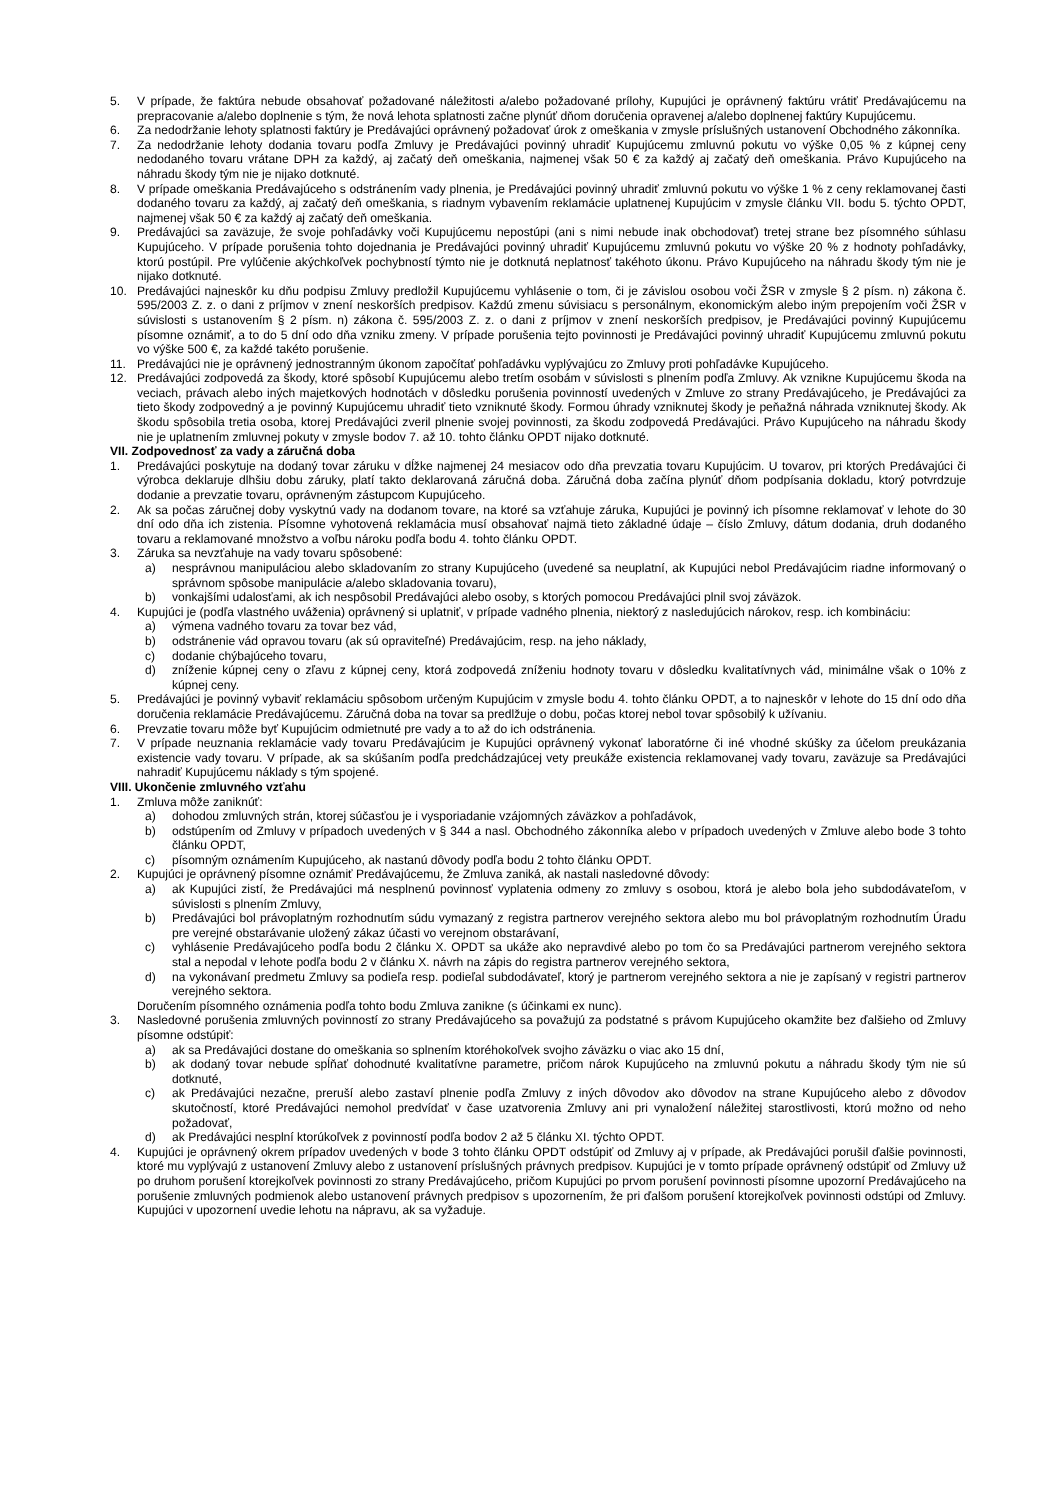5. V prípade, že faktúra nebude obsahovať požadované náležitosti a/alebo požadované prílohy, Kupujúci je oprávnený faktúru vrátiť Predávajúcemu na prepracovanie a/alebo doplnenie s tým, že nová lehota splatnosti začne plynúť dňom doručenia opravenej a/alebo doplnenej faktúry Kupujúcemu.
6. Za nedodržanie lehoty splatnosti faktúry je Predávajúci oprávnený požadovať úrok z omeškania v zmysle príslušných ustanovení Obchodného zákonníka.
7. Za nedodržanie lehoty dodania tovaru podľa Zmluvy je Predávajúci povinný uhradiť Kupujúcemu zmluvnú pokutu vo výške 0,05 % z kúpnej ceny nedodaného tovaru vrátane DPH za každý, aj začatý deň omeškania, najmenej však 50 € za každý aj začatý deň omeškania. Právo Kupujúceho na náhradu škody tým nie je nijako dotknuté.
8. V prípade omeškania Predávajúceho s odstránením vady plnenia, je Predávajúci povinný uhradiť zmluvnú pokutu vo výške 1 % z ceny reklamovanej časti dodaného tovaru za každý, aj začatý deň omeškania, s riadnym vybavením reklamácie uplatnenej Kupujúcim v zmysle článku VII. bodu 5. týchto OPDT, najmenej však 50 € za každý aj začatý deň omeškania.
9. Predávajúci sa zaväzuje, že svoje pohľadávky voči Kupujúcemu nepostúpi (ani s nimi nebude inak obchodovať) tretej strane bez písomného súhlasu Kupujúceho. V prípade porušenia tohto dojednania je Predávajúci povinný uhradiť Kupujúcemu zmluvnú pokutu vo výške 20 % z hodnoty pohľadávky, ktorú postúpil. Pre vylúčenie akýchkoľvek pochybností týmto nie je dotknutá neplatnosť takéhoto úkonu. Právo Kupujúceho na náhradu škody tým nie je nijako dotknuté.
10. Predávajúci najneskôr ku dňu podpisu Zmluvy predložil Kupujúcemu vyhlásenie o tom, či je závislou osobou voči ŽSR v zmysle § 2 písm. n) zákona č. 595/2003 Z. z. o dani z príjmov v znení neskorších predpisov. Každú zmenu súvisiacu s personálnym, ekonomickým alebo iným prepojením voči ŽSR v súvislosti s ustanovením § 2 písm. n) zákona č. 595/2003 Z. z. o dani z príjmov v znení neskorších predpisov, je Predávajúci povinný Kupujúcemu písomne oznámiť, a to do 5 dní odo dňa vzniku zmeny. V prípade porušenia tejto povinnosti je Predávajúci povinný uhradiť Kupujúcemu zmluvnú pokutu vo výške 500 €, za každé takéto porušenie.
11. Predávajúci nie je oprávnený jednostranným úkonom započítať pohľadávku vyplývajúcu zo Zmluvy proti pohľadávke Kupujúceho.
12. Predávajúci zodpovedá za škody, ktoré spôsobí Kupujúcemu alebo tretím osobám v súvislosti s plnením podľa Zmluvy. Ak vznikne Kupujúcemu škoda na veciach, právach alebo iných majetkových hodnotách v dôsledku porušenia povinností uvedených v Zmluve zo strany Predávajúceho, je Predávajúci za tieto škody zodpovedný a je povinný Kupujúcemu uhradiť tieto vzniknuté škody. Formou úhrady vzniknutej škody je peňažná náhrada vzniknutej škody. Ak škodu spôsobila tretia osoba, ktorej Predávajúci zveril plnenie svojej povinnosti, za škodu zodpovedá Predávajúci. Právo Kupujúceho na náhradu škody nie je uplatnením zmluvnej pokuty v zmysle bodov 7. až 10. tohto článku OPDT nijako dotknuté.
VII. Zodpovednosť za vady a záručná doba
1. Predávajúci poskytuje na dodaný tovar záruku v dĺžke najmenej 24 mesiacov odo dňa prevzatia tovaru Kupujúcim. U tovarov, pri ktorých Predávajúci či výrobca deklaruje dlhšiu dobu záruky, platí takto deklarovaná záručná doba. Záručná doba začína plynúť dňom podpísania dokladu, ktorý potvrdzuje dodanie a prevzatie tovaru, oprávneným zástupcom Kupujúceho.
2. Ak sa počas záručnej doby vyskytnú vady na dodanom tovare, na ktoré sa vzťahuje záruka, Kupujúci je povinný ich písomne reklamovať v lehote do 30 dní odo dňa ich zistenia. Písomne vyhotovená reklamácia musí obsahovať najmä tieto základné údaje – číslo Zmluvy, dátum dodania, druh dodaného tovaru a reklamované množstvo a voľbu nároku podľa bodu 4. tohto článku OPDT.
3. Záruka sa nevzťahuje na vady tovaru spôsobené:
a) nesprávnou manipuláciou alebo skladovaním zo strany Kupujúceho (uvedené sa neuplatní, ak Kupujúci nebol Predávajúcim riadne informovaný o správnom spôsobe manipulácie a/alebo skladovania tovaru),
b) vonkajšími udalosťami, ak ich nespôsobil Predávajúci alebo osoby, s ktorých pomocou Predávajúci plnil svoj záväzok.
4. Kupujúci je (podľa vlastného uváženia) oprávnený si uplatniť, v prípade vadného plnenia, niektorý z nasledujúcich nárokov, resp. ich kombináciu:
a) výmena vadného tovaru za tovar bez vád,
b) odstránenie vád opravou tovaru (ak sú opraviteľné) Predávajúcim, resp. na jeho náklady,
c) dodanie chýbajúceho tovaru,
d) zníženie kúpnej ceny o zľavu z kúpnej ceny, ktorá zodpovedá zníženiu hodnoty tovaru v dôsledku kvalitatívnych vád, minimálne však o 10% z kúpnej ceny.
5. Predávajúci je povinný vybaviť reklamáciu spôsobom určeným Kupujúcim v zmysle bodu 4. tohto článku OPDT, a to najneskôr v lehote do 15 dní odo dňa doručenia reklamácie Predávajúcemu. Záručná doba na tovar sa predlžuje o dobu, počas ktorej nebol tovar spôsobilý k užívaniu.
6. Prevzatie tovaru môže byť Kupujúcim odmietnuté pre vady a to až do ich odstránenia.
7. V prípade neuznania reklamácie vady tovaru Predávajúcim je Kupujúci oprávnený vykonať laboratórne či iné vhodné skúšky za účelom preukázania existencie vady tovaru. V prípade, ak sa skúšaním podľa predchádzajúcej vety preukáže existencia reklamovanej vady tovaru, zaväzuje sa Predávajúci nahradiť Kupujúcemu náklady s tým spojené.
VIII. Ukončenie zmluvného vzťahu
1. Zmluva môže zaniknúť:
a) dohodou zmluvných strán, ktorej súčasťou je i vysporiadanie vzájomných záväzkov a pohľadávok,
b) odstúpením od Zmluvy v prípadoch uvedených v § 344 a nasl. Obchodného zákonníka alebo v prípadoch uvedených v Zmluve alebo bode 3 tohto článku OPDT,
c) písomným oznámením Kupujúceho, ak nastanú dôvody podľa bodu 2 tohto článku OPDT.
2. Kupujúci je oprávnený písomne oznámiť Predávajúcemu, že Zmluva zaniká, ak nastali nasledovné dôvody:
a) ak Kupujúci zistí, že Predávajúci má nesplnenú povinnosť vyplatenia odmeny zo zmluvy s osobou, ktorá je alebo bola jeho subdodávateľom, v súvislosti s plnením Zmluvy,
b) Predávajúci bol právoplatným rozhodnutím súdu vymazaný z registra partnerov verejného sektora alebo mu bol právoplatným rozhodnutím Úradu pre verejné obstarávanie uložený zákaz účasti vo verejnom obstarávaní,
c) vyhlásenie Predávajúceho podľa bodu 2 článku X. OPDT sa ukáže ako nepravdivé alebo po tom čo sa Predávajúci partnerom verejného sektora stal a nepodal v lehote podľa bodu 2 v článku X. návrh na zápis do registra partnerov verejného sektora,
d) na vykonávaní predmetu Zmluvy sa podieľa resp. podieľal subdodávateľ, ktorý je partnerom verejného sektora a nie je zapísaný v registri partnerov verejného sektora.
Doručením písomného oznámenia podľa tohto bodu Zmluva zanikne (s účinkami ex nunc).
3. Nasledovné porušenia zmluvných povinností zo strany Predávajúceho sa považujú za podstatné s právom Kupujúceho okamžite bez ďalšieho od Zmluvy písomne odstúpiť:
a) ak sa Predávajúci dostane do omeškania so splnením ktoréhokoľvek svojho záväzku o viac ako 15 dní,
b) ak dodaný tovar nebude spĺňať dohodnuté kvalitatívne parametre, pričom nárok Kupujúceho na zmluvnú pokutu a náhradu škody tým nie sú dotknuté,
c) ak Predávajúci nezačne, preruší alebo zastaví plnenie podľa Zmluvy z iných dôvodov ako dôvodov na strane Kupujúceho alebo z dôvodov skutočností, ktoré Predávajúci nemohol predvídať v čase uzatvorenia Zmluvy ani pri vynaložení náležitej starostlivosti, ktorú možno od neho požadovať,
d) ak Predávajúci nesplní ktorúkoľvek z povinností podľa bodov 2 až 5 článku XI. týchto OPDT.
4. Kupujúci je oprávnený okrem prípadov uvedených v bode 3 tohto článku OPDT odstúpiť od Zmluvy aj v prípade, ak Predávajúci porušil ďalšie povinnosti, ktoré mu vyplývajú z ustanovení Zmluvy alebo z ustanovení príslušných právnych predpisov. Kupujúci je v tomto prípade oprávnený odstúpiť od Zmluvy už po druhom porušení ktorejkoľvek povinnosti zo strany Predávajúceho, pričom Kupujúci po prvom porušení povinnosti písomne upozorní Predávajúceho na porušenie zmluvných podmienok alebo ustanovení právnych predpisov s upozornením, že pri ďalšom porušení ktorejkoľvek povinnosti odstúpi od Zmluvy. Kupujúci v upozornení uvedie lehotu na nápravu, ak sa vyžaduje.